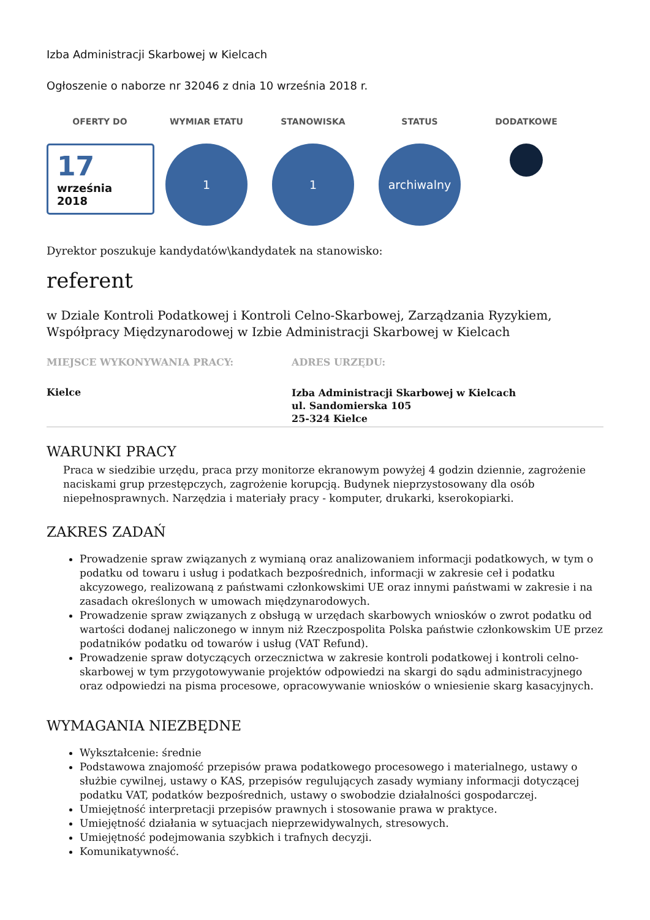Izba Administracji Skarbowej w Kielcach
Ogłoszenie o naborze nr 32046 z dnia 10 września 2018 r.
OFERTY DO
17
września
2018
WYMIAR ETATU
1
STANOWISKA
1
STATUS
archiwalny
DODATKOWE
Dyrektor poszukuje kandydatów\kandydatek na stanowisko:
referent
w Dziale Kontroli Podatkowej i Kontroli Celno-Skarbowej, Zarządzania Ryzykiem, Współpracy Międzynarodowej w Izbie Administracji Skarbowej w Kielcach
MIEJSCE WYKONYWANIA PRACY:
Kielce
ADRES URZĘDU:
Izba Administracji Skarbowej w Kielcach
ul. Sandomierska 105
25-324 Kielce
WARUNKI PRACY
Praca w siedzibie urzędu, praca przy monitorze ekranowym powyżej 4 godzin dziennie, zagrożenie naciskami grup przestępczych, zagrożenie korupcją. Budynek nieprzystosowany dla osób niepełnosprawnych. Narzędzia i materiały pracy - komputer, drukarki, kserokopiarki.
ZAKRES ZADAŃ
Prowadzenie spraw związanych z wymianą oraz analizowaniem informacji podatkowych, w tym o podatku od towaru i usług i podatkach bezpośrednich, informacji w zakresie ceł i podatku akcyzowego, realizowaną z państwami członkowskimi UE oraz innymi państwami w zakresie i na zasadach określonych w umowach międzynarodowych.
Prowadzenie spraw związanych z obsługą w urzędach skarbowych wniosków o zwrot podatku od wartości dodanej naliczonego w innym niż Rzeczpospolita Polska państwie członkowskim UE przez podatników podatku od towarów i usług (VAT Refund).
Prowadzenie spraw dotyczących orzecznictwa w zakresie kontroli podatkowej i kontroli celno-skarbowej w tym przygotowywanie projektów odpowiedzi na skargi do sądu administracyjnego oraz odpowiedzi na pisma procesowe, opracowywanie wniosków o wniesienie skarg kasacyjnych.
WYMAGANIA NIEZBĘDNE
Wykształcenie: średnie
Podstawowa znajomość przepisów prawa podatkowego procesowego i materialnego, ustawy o służbie cywilnej, ustawy o KAS, przepisów regulujących zasady wymiany informacji dotyczącej podatku VAT, podatków bezpośrednich, ustawy o swobodzie działalności gospodarczej.
Umiejętność interpretacji przepisów prawnych i stosowanie prawa w praktyce.
Umiejętność działania w sytuacjach nieprzewidywalnych, stresowych.
Umiejętność podejmowania szybkich i trafnych decyzji.
Komunikatywność.